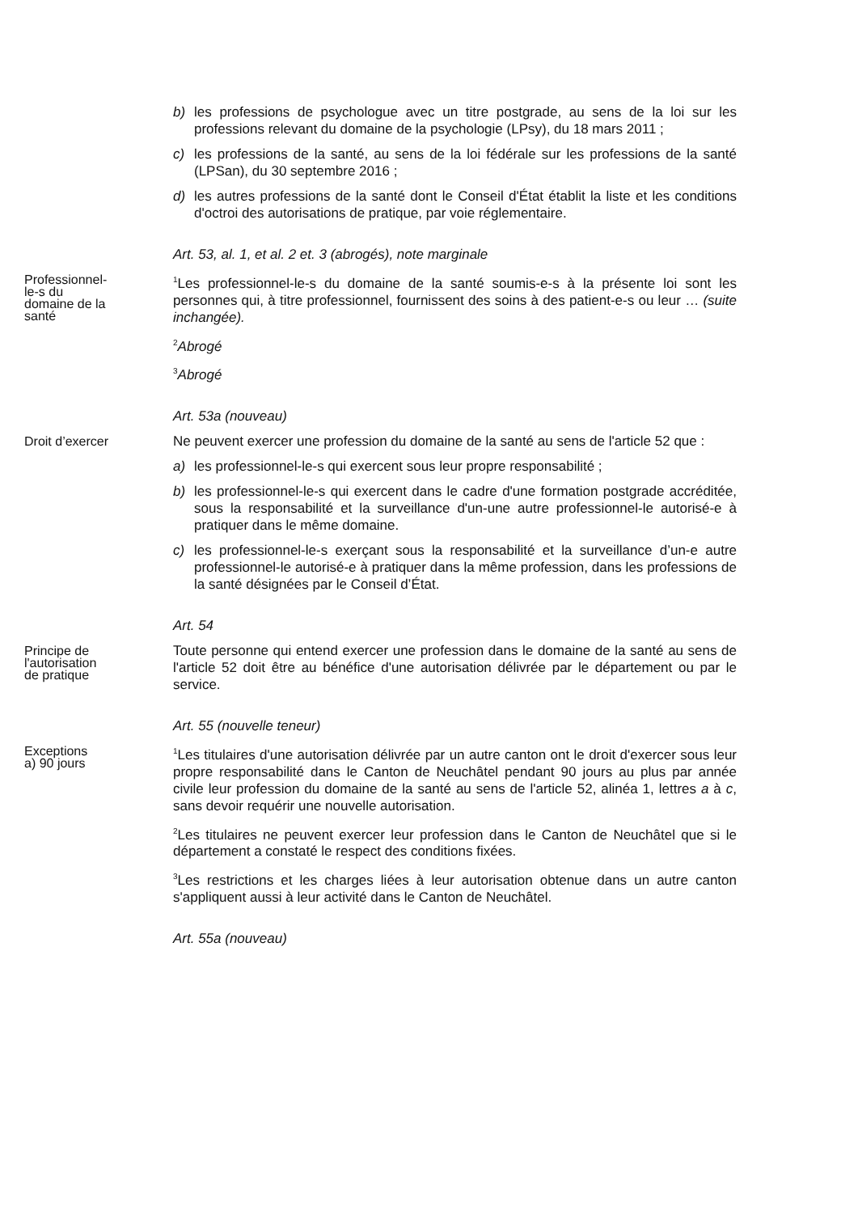b) les professions de psychologue avec un titre postgrade, au sens de la loi sur les professions relevant du domaine de la psychologie (LPsy), du 18 mars 2011 ;
c) les professions de la santé, au sens de la loi fédérale sur les professions de la santé (LPSan), du 30 septembre 2016 ;
d) les autres professions de la santé dont le Conseil d'État établit la liste et les conditions d'octroi des autorisations de pratique, par voie réglementaire.
Art. 53, al. 1, et al. 2 et. 3 (abrogés), note marginale
Professionnel-
le-s du
domaine de la
santé
<sup>1</sup> Les professionnel-le-s du domaine de la santé soumis-e-s à la présente loi sont les personnes qui, à titre professionnel, fournissent des soins à des patient-e-s ou leur … (suite inchangée).
<sup>2</sup> Abrogé
<sup>3</sup> Abrogé
Art. 53a (nouveau)
Droit d’exercer
Ne peuvent exercer une profession du domaine de la santé au sens de l'article 52 que :
a) les professionnel-le-s qui exercent sous leur propre responsabilité ;
b) les professionnel-le-s qui exercent dans le cadre d'une formation postgrade accréditée, sous la responsabilité et la surveillance d'un-une autre professionnel-le autorisé-e à pratiquer dans le même domaine.
c) les professionnel-le-s exerçant sous la responsabilité et la surveillance d’un-e autre professionnel-le autorisé-e à pratiquer dans la même profession, dans les professions de la santé désignées par le Conseil d’État.
Art. 54
Principe de
l'autorisation
de pratique
Toute personne qui entend exercer une profession dans le domaine de la santé au sens de l'article 52 doit être au bénéfice d'une autorisation délivrée par le département ou par le service.
Art. 55 (nouvelle teneur)
Exceptions
a) 90 jours
<sup>1</sup> Les titulaires d'une autorisation délivrée par un autre canton ont le droit d'exercer sous leur propre responsabilité dans le Canton de Neuchâtel pendant 90 jours au plus par année civile leur profession du domaine de la santé au sens de l'article 52, alinéa 1, lettres a à c, sans devoir requérir une nouvelle autorisation.
<sup>2</sup> Les titulaires ne peuvent exercer leur profession dans le Canton de Neuchâtel que si le département a constaté le respect des conditions fixées.
<sup>3</sup> Les restrictions et les charges liées à leur autorisation obtenue dans un autre canton s'appliquent aussi à leur activité dans le Canton de Neuchâtel.
Art. 55a (nouveau)